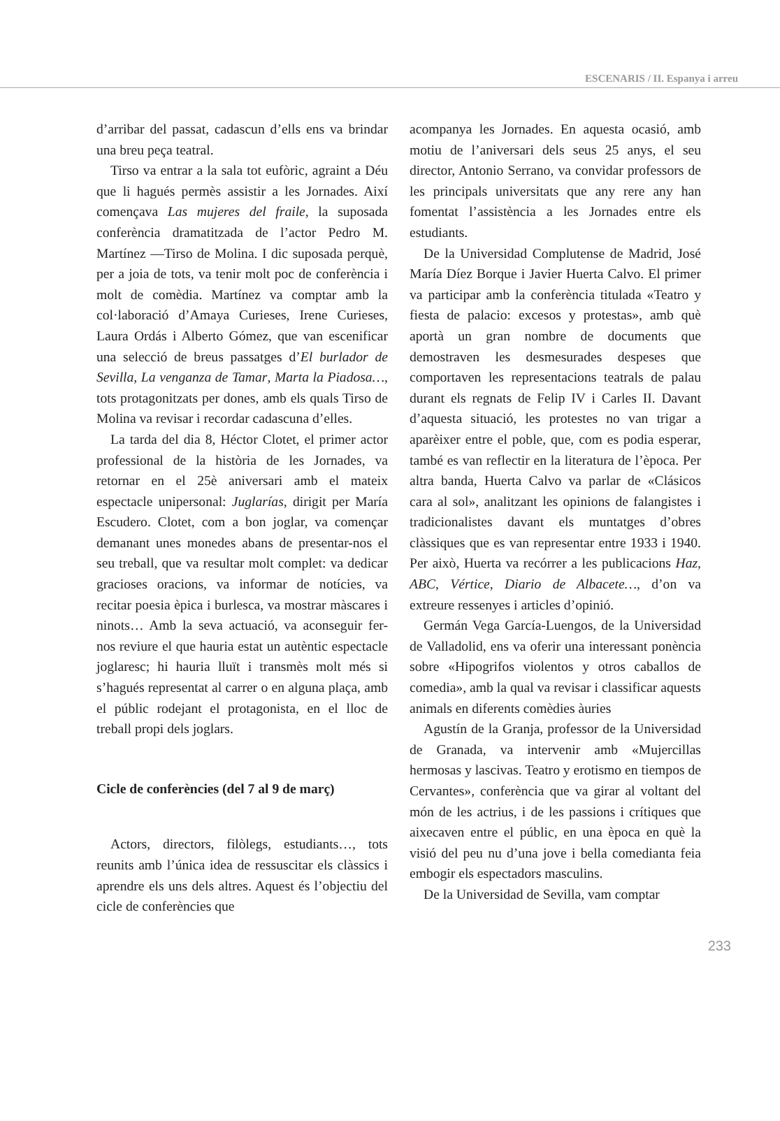ESCENARIS / II. Espanya i arreu
d’arribar del passat, cadascun d’ells ens va brindar una breu peça teatral.
Tirso va entrar a la sala tot eufòric, agraint a Déu que li hagués permès assistir a les Jornades. Així començava Las mujeres del fraile, la suposada conferència dramatitzada de l’actor Pedro M. Martínez —Tirso de Molina. I dic suposada perquè, per a joia de tots, va tenir molt poc de conferència i molt de comèdia. Martínez va comptar amb la col·laboració d’Amaya Curieses, Irene Curieses, Laura Ordás i Alberto Gómez, que van escenificar una selecció de breus passatges d’El burlador de Sevilla, La venganza de Tamar, Marta la Piadosa…, tots protagonitzats per dones, amb els quals Tirso de Molina va revisar i recordar cadascuna d’elles.
La tarda del dia 8, Héctor Clotet, el primer actor professional de la història de les Jornades, va retornar en el 25è aniversari amb el mateix espectacle unipersonal: Juglarías, dirigit per María Escudero. Clotet, com a bon joglar, va començar demanant unes monedes abans de presentar-nos el seu treball, que va resultar molt complet: va dedicar gracioses oracions, va informar de notícies, va recitar poesia èpica i burlesca, va mostrar màscares i ninots… Amb la seva actuació, va aconseguir fer-nos reviure el que hauria estat un autèntic espectacle joglaresc; hi hauria lluït i transmès molt més si s’hagués representat al carrer o en alguna plaça, amb el públic rodejant el protagonista, en el lloc de treball propi dels joglars.
Cicle de conferències (del 7 al 9 de març)
Actors, directors, filòlegs, estudiants…, tots reunits amb l’única idea de ressuscitar els clàssics i aprendre els uns dels altres. Aquest és l’objectiu del cicle de conferències que
acompanya les Jornades. En aquesta ocasió, amb motiu de l’aniversari dels seus 25 anys, el seu director, Antonio Serrano, va convidar professors de les principals universitats que any rere any han fomentat l’assistència a les Jornades entre els estudiants.
De la Universidad Complutense de Madrid, José María Díez Borque i Javier Huerta Calvo. El primer va participar amb la conferència titulada «Teatro y fiesta de palacio: excesos y protestas», amb què aportà un gran nombre de documents que demostraven les desmesurades despeses que comportaven les representacions teatrals de palau durant els regnats de Felip IV i Carles II. Davant d’aquesta situació, les protestes no van trigar a aparèixer entre el poble, que, com es podia esperar, també es van reflectir en la literatura de l’època. Per altra banda, Huerta Calvo va parlar de «Clásicos cara al sol», analitzant les opinions de falangistes i tradicionalistes davant els muntatges d’obres clàssiques que es van representar entre 1933 i 1940. Per això, Huerta va recórrer a les publicacions Haz, ABC, Vértice, Diario de Albacete…, d’on va extreure ressenyes i articles d’opinió.
Germán Vega García-Luengos, de la Universidad de Valladolid, ens va oferir una interessant ponència sobre «Hipogrifos violentos y otros caballos de comedia», amb la qual va revisar i classificar aquests animals en diferents comèdies àuries
Agustín de la Granja, professor de la Universidad de Granada, va intervenir amb «Mujercillas hermosas y lascivas. Teatro y erotismo en tiempos de Cervantes», conferència que va girar al voltant del món de les actrius, i de les passions i crítiques que aixecaven entre el públic, en una època en què la visió del peu nu d’una jove i bella comedianta feia embogir els espectadors masculins.
De la Universidad de Sevilla, vam comptar
233